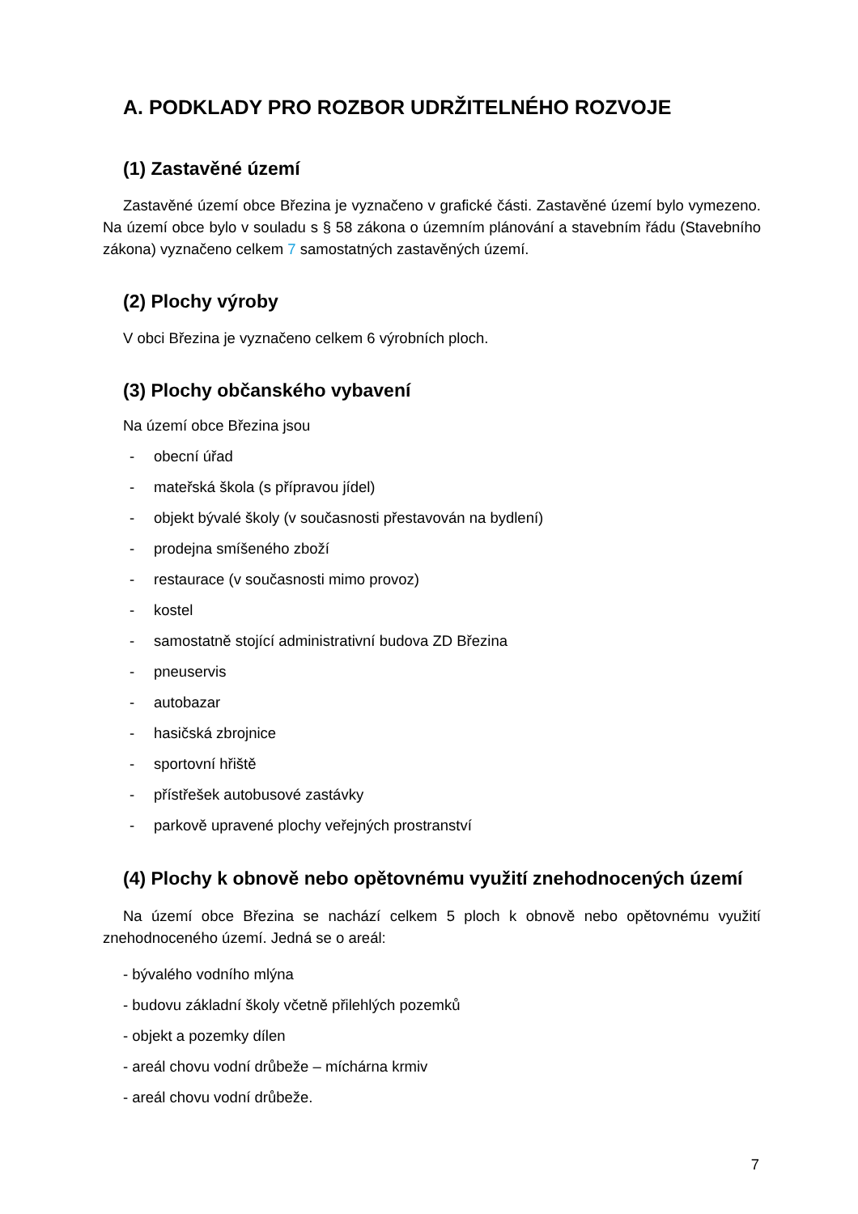A. PODKLADY PRO ROZBOR UDRŽITELNÉHO ROZVOJE
(1) Zastavěné území
Zastavěné území obce Březina je vyznačeno v grafické části. Zastavěné území bylo vymezeno. Na území obce bylo v souladu s § 58 zákona o územním plánování a stavebním řádu (Stavebního zákona) vyznačeno celkem 7 samostatných zastavěných území.
(2) Plochy výroby
V obci Březina je vyznačeno celkem 6 výrobních ploch.
(3) Plochy občanského vybavení
Na území obce Březina jsou
- obecní úřad
- mateřská škola (s přípravou jídel)
- objekt bývalé školy (v současnosti přestavován na bydlení)
- prodejna smíšeného zboží
- restaurace (v současnosti mimo provoz)
- kostel
- samostatně stojící administrativní budova ZD Březina
- pneuservis
- autobazar
- hasičská zbrojnice
- sportovní hřiště
- přístřešek autobusové zastávky
- parkově upravené plochy veřejných prostranství
(4) Plochy k obnově nebo opětovnému využití znehodnocených území
Na území obce Březina se nachází celkem 5 ploch k obnově nebo opětovnému využití znehodnoceného území. Jedná se o areál:
- bývalého vodního mlýna
- budovu základní školy včetně přilehlých pozemků
- objekt a pozemky dílen
- areál chovu vodní drůbeže – míchárna krmiv
- areál chovu vodní drůbeže.
7